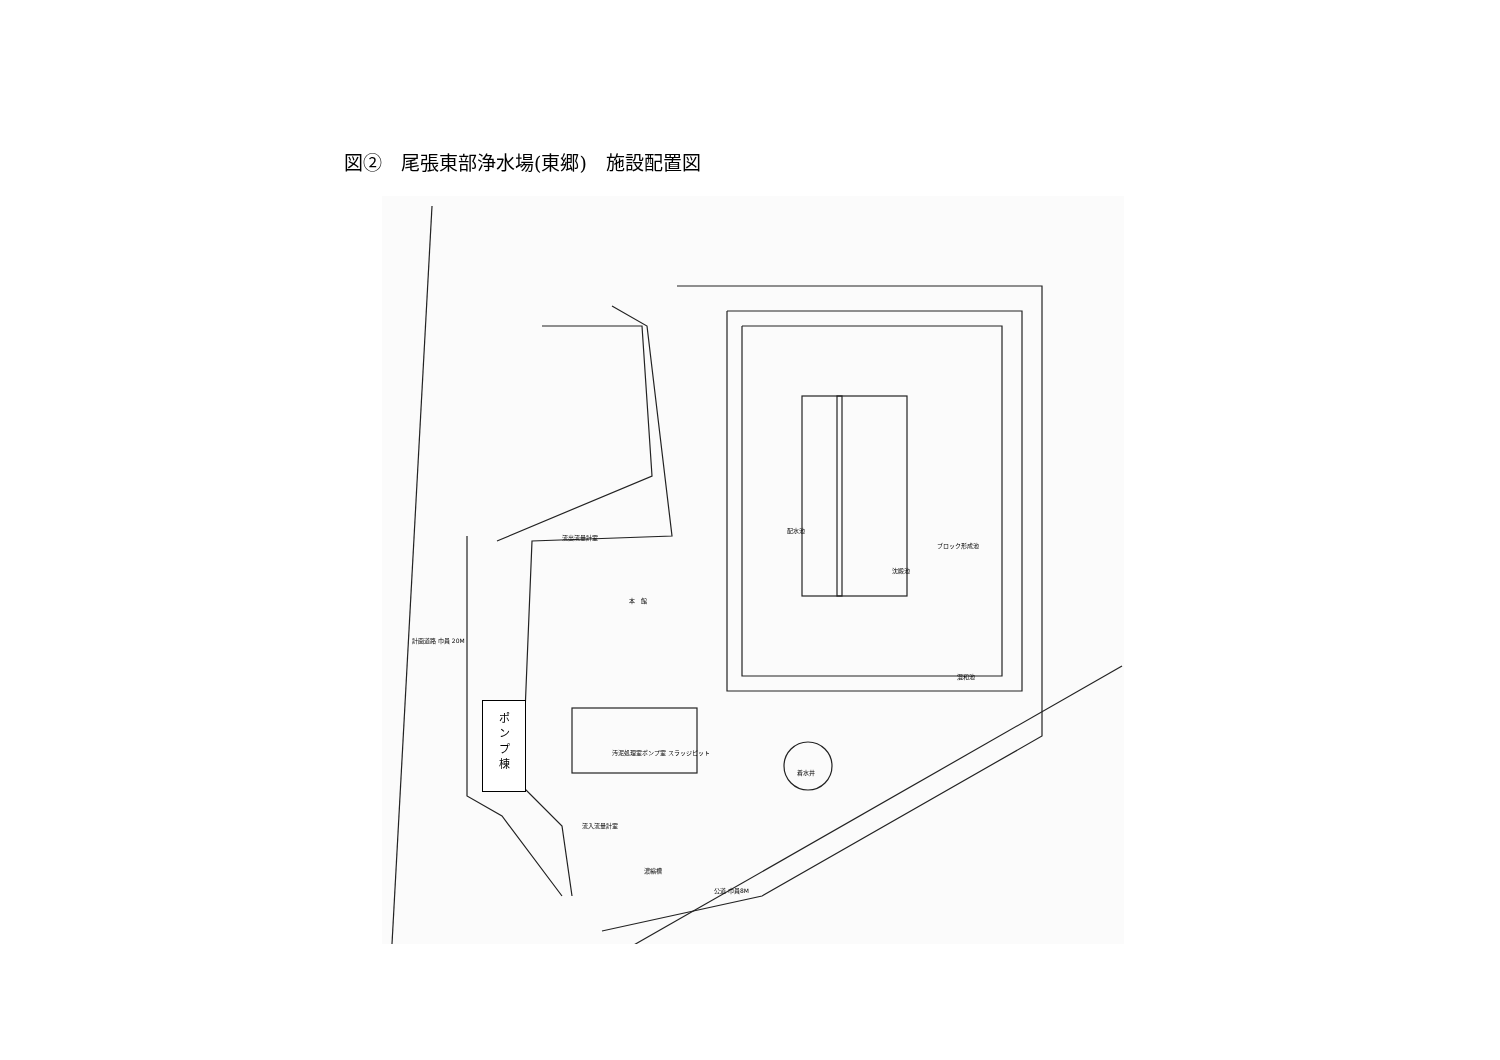図②　尾張東部浄水場(東郷)　施設配置図
流出流量計室
本　館
配水池
ブロック形成池
沈殿池
計画道路 巾員 20M
混和池
汚泥処理室ポンプ室 スラッジピット
着水井
流入流量計室
濃縮槽
公道 巾員8M
ポ
ン
プ
棟